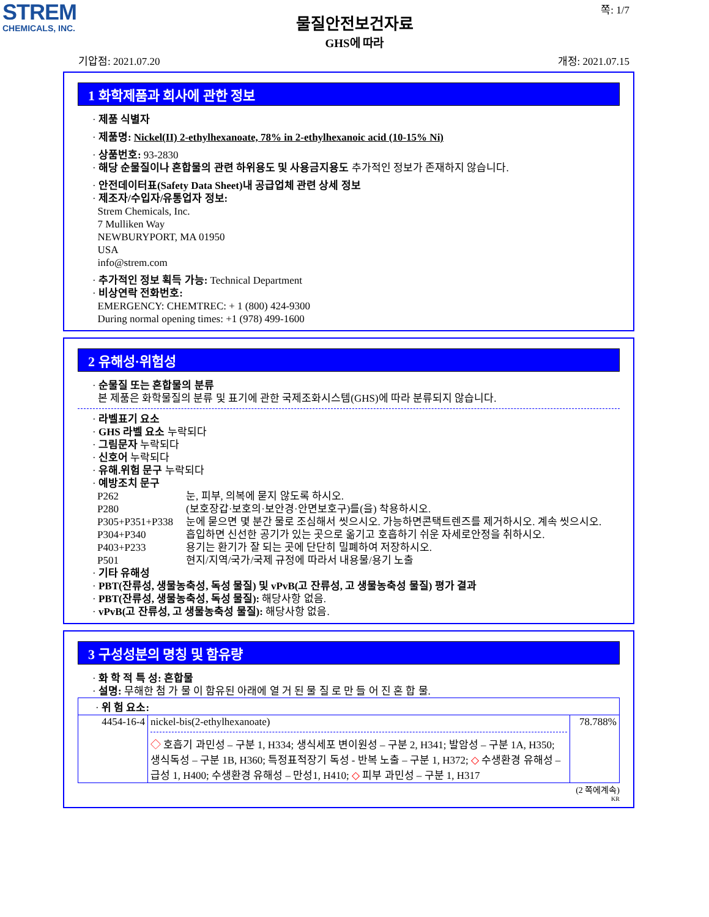STREM
CHEMICALS, INC.
쪽: 1/7
물질안전보건자료
GHS에 따라
기압점: 2021.07.20 개정: 2021.07.15
1 화학제품과 회사에 관한 정보
· 제품 식별자
· 제품명: Nickel(II) 2-ethylhexanoate, 78% in 2-ethylhexanoic acid (10-15% Ni)
· 상품번호: 93-2830
· 해당 순물질이나 혼합물의 관련 하위용도 및 사용금지용도 추가적인 정보가 존재하지 않습니다.
· 안전데이터표(Safety Data Sheet)내 공급업체 관련 상세 정보
· 제조자/수입자/유통업자 정보:
Strem Chemicals, Inc.
7 Mulliken Way
NEWBURYPORT, MA 01950
USA
info@strem.com
· 추가적인 정보 획득 가능: Technical Department
· 비상연락 전화번호:
EMERGENCY: CHEMTREC: + 1 (800) 424-9300
During normal opening times: +1 (978) 499-1600
2 유해성·위험성
· 순물질 또는 혼합물의 분류
본 제품은 화학물질의 분류 및 표기에 관한 국제조화시스템(GHS)에 따라 분류되지 않습니다.
· 라벨표기 요소
· GHS 라벨 요소 누락되다
· 그림문자 누락되다
· 신호어 누락되다
· 유해.위험 문구 누락되다
· 예방조치 문구
| P262 | 눈, 피부, 의복에 묻지 않도록 하시오. |
| P280 | (보호장갑·보호의·보안경·안면보호구)를(을) 착용하시오. |
| P305+P351+P338 | 눈에 묻으면 몇 분간 물로 조심해서 씻으시오. 가능하면콘택트렌즈를 제거하시오. 계속 씻으시오. |
| P304+P340 | 흡입하면 신선한 공기가 있는 곳으로 옮기고 호흡하기 쉬운 자세로안정을 취하시오. |
| P403+P233 | 용기는 환기가 잘 되는 곳에 단단히 밀폐하여 저장하시오. |
| P501 | 현지/지역/국가/국제 규정에 따라서 내용물/용기 노출 |
· 기타 유해성
· PBT(잔류성, 생물농축성, 독성 물질) 및 vPvB(고 잔류성, 고 생물농축성 물질) 평가 결과
· PBT(잔류성, 생물농축성, 독성 물질): 해당사항 없음.
· vPvB(고 잔류성, 고 생물농축성 물질): 해당사항 없음.
3 구성성분의 명칭 및 함유량
· 화 학 적 특 성: 혼합물
· 설명: 무해한 첨 가 물 이 함유된 아래에 열 거 된 물 질 로 만 들 어 진 혼 합 물.
| · 위 험 요소: | | |
| 4454-16-4 | nickel-bis(2-ethylhexanoate) ◇ 호흡기 과민성 – 구분 1, H334; 생식세포 변이원성 – 구분 2, H341; 발암성 – 구분 1A, H350; 생식독성 – 구분 1B, H360; 특정표적장기 독성 - 반복 노출 – 구분 1, H372; ◇ 수생환경 유해성 – 급성 1, H400; 수생환경 유해성 – 만성1, H410; ◇ 피부 과민성 – 구분 1, H317 | 78.788% |
(2 쪽에계속)
KR